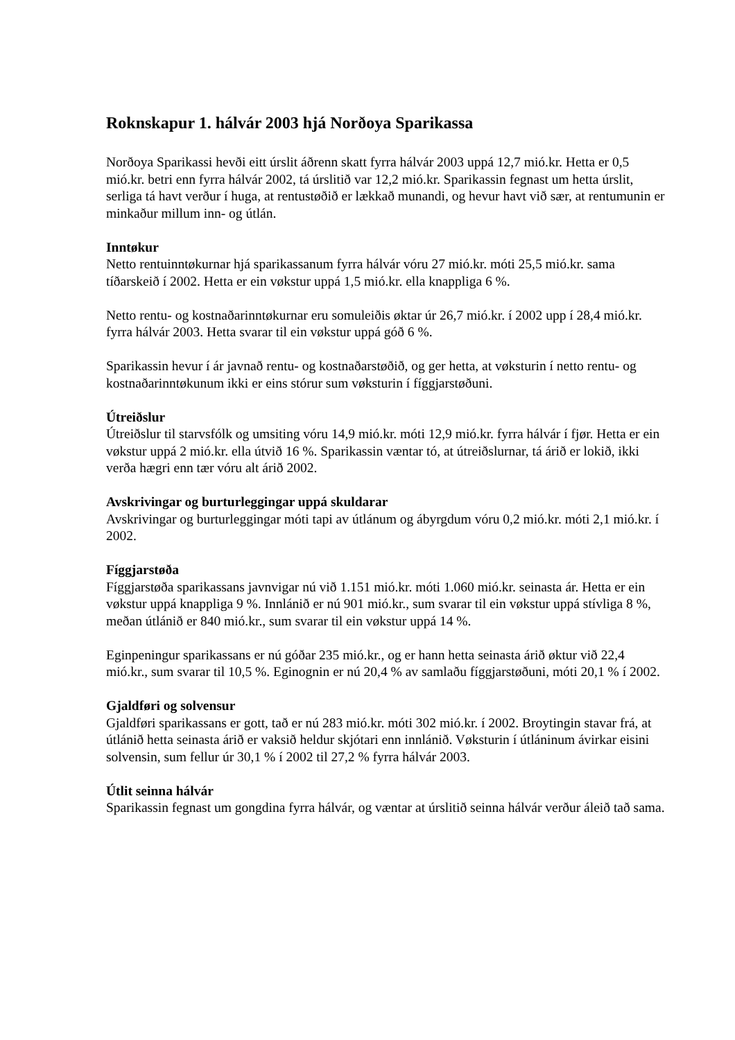Roknskapur 1. hálvár 2003 hjá Norðoya Sparikassa
Norðoya Sparikassi hevði eitt úrslit áðrenn skatt fyrra hálvár 2003 uppá 12,7 mió.kr. Hetta er 0,5 mió.kr. betri enn fyrra hálvár 2002, tá úrslitið var 12,2 mió.kr. Sparikassin fegnast um hetta úrslit, serliga tá havt verður í huga, at rentustøðið er lækkað munandi, og hevur havt við sær, at rentumunin er minkaður millum inn- og útlán.
Inntøkur
Netto rentuinntøkurnar hjá sparikassanum fyrra hálvár vóru 27 mió.kr. móti 25,5 mió.kr. sama tíðarskeið í 2002. Hetta er ein vøkstur uppá 1,5 mió.kr. ella knappliga 6 %.
Netto rentu- og kostnaðarinntøkurnar eru somuleiðis øktar úr 26,7 mió.kr. í 2002 upp í 28,4 mió.kr. fyrra hálvár 2003. Hetta svarar til ein vøkstur uppá góð 6 %.
Sparikassin hevur í ár javnað rentu- og kostnaðarstøðið, og ger hetta, at vøksturin í netto rentu- og kostnaðarinntøkunum ikki er eins stórur sum vøksturin í fíggjarstøðuni.
Útreiðslur
Útreiðslur til starvsfólk og umsiting vóru 14,9 mió.kr. móti 12,9 mió.kr. fyrra hálvár í fjør. Hetta er ein vøkstur uppá 2 mió.kr. ella útvið 16 %. Sparikassin væntar tó, at útreiðslurnar, tá árið er lokið, ikki verða hægri enn tær vóru alt árið 2002.
Avskrivingar og burturleggingar uppá skuldarar
Avskrivingar og burturleggingar móti tapi av útlánum og ábyrgdum vóru 0,2 mió.kr. móti 2,1 mió.kr. í 2002.
Fíggjarstøða
Fíggjarstøða sparikassans javnvigar nú við 1.151 mió.kr. móti 1.060 mió.kr. seinasta ár. Hetta er ein vøkstur uppá knappliga 9 %. Innlánið er nú 901 mió.kr., sum svarar til ein vøkstur uppá stívliga 8 %, meðan útlánið er 840 mió.kr., sum svarar til ein vøkstur uppá 14 %.
Eginpeningur sparikassans er nú góðar 235 mió.kr., og er hann hetta seinasta árið øktur við 22,4 mió.kr., sum svarar til 10,5 %. Eginognin er nú 20,4 % av samlaðu fíggjarstøðuni, móti 20,1 % í 2002.
Gjaldføri og solvensur
Gjaldføri sparikassans er gott, tað er nú 283 mió.kr. móti 302 mió.kr. í 2002. Broytingin stavar frá, at útlánið hetta seinasta árið er vaksið heldur skjótari enn innlánið. Vøksturin í útláninum ávirkar eisini solvensin, sum fellur úr 30,1 % í 2002 til 27,2 % fyrra hálvár 2003.
Útlit seinna hálvár
Sparikassin fegnast um gongdina fyrra hálvár, og væntar at úrslitið seinna hálvár verður áleið tað sama.